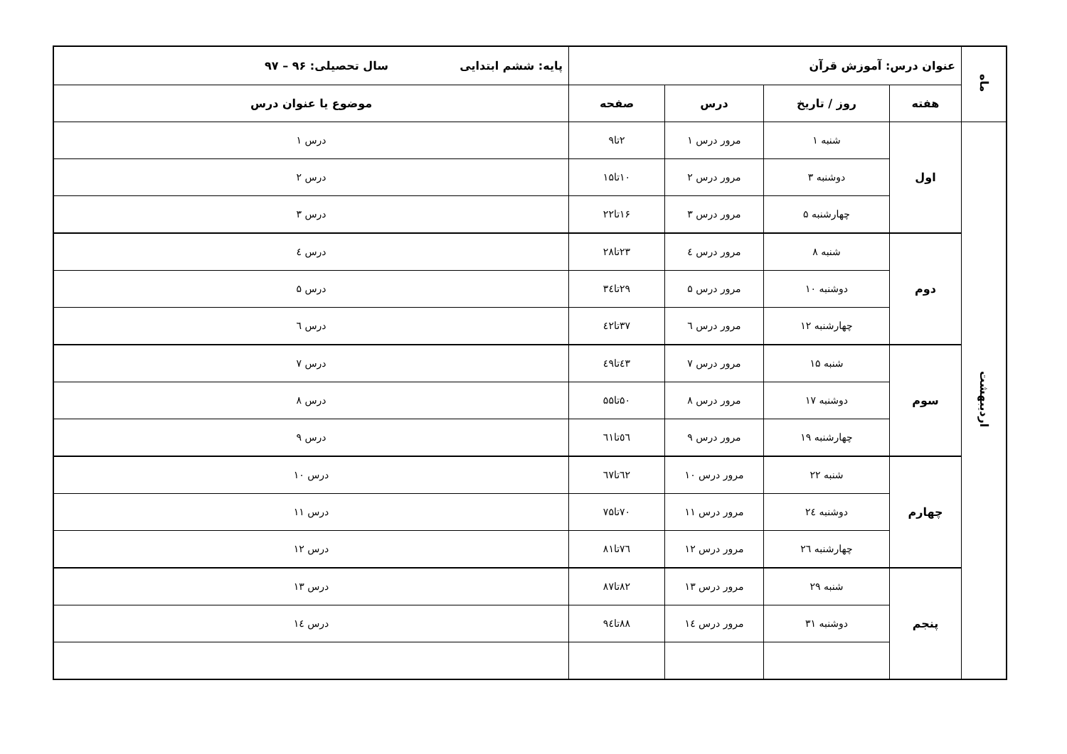| ماه | عنوان درس: آموزش قرآن | | | | پایه: ششم ابتدایی سال تحصیلی: ۹۶ – ۹۷ |
| --- | --- | --- | --- | --- | --- |
| | هفته | روز / تاریخ | درس | صفحه | موضوع یا عنوان درس |
| اردیبهشت | اول | شنبه ۱ | مرور درس ۱ | ۲تا۹ | درس ۱ |
| | | دوشنبه ۳ | مرور درس ۲ | ۱۰تا۱۵ | درس ۲ |
| | | چهارشنبه ۵ | مرور درس ۳ | ۱۶تا۲۲ | درس ۳ |
| | دوم | شنبه ۸ | مرور درس ٤ | ۲۳تا۲۸ | درس ٤ |
| | | دوشنبه ۱۰ | مرور درس ۵ | ۲۹تا۳٤ | درس ۵ |
| | | چهارشنبه ۱۲ | مرور درس ٦ | ۳۷تا٤۲ | درس ٦ |
| | سوم | شنبه ۱۵ | مرور درس ۷ | ٤۳تا٤۹ | درس ۷ |
| | | دوشنبه ۱۷ | مرور درس ۸ | ۵۰تا۵۵ | درس ۸ |
| | | چهارشنبه ۱۹ | مرور درس ۹ | ٥٦تا٦۱ | درس ۹ |
| | چهارم | شنبه ۲۲ | مرور درس ۱۰ | ٦۲تا٦۷ | درس ۱۰ |
| | | دوشنبه ۲٤ | مرور درس ۱۱ | ۷۰تا۷۵ | درس ۱۱ |
| | | چهارشنبه ۲٦ | مرور درس ۱۲ | ۷٦تا۸۱ | درس ۱۲ |
| | پنجم | شنبه ۲۹ | مرور درس ۱۳ | ۸۲تا۸۷ | درس ۱۳ |
| | | دوشنبه ۳۱ | مرور درس ۱٤ | ۸۸تا۹٤ | درس ۱٤ |